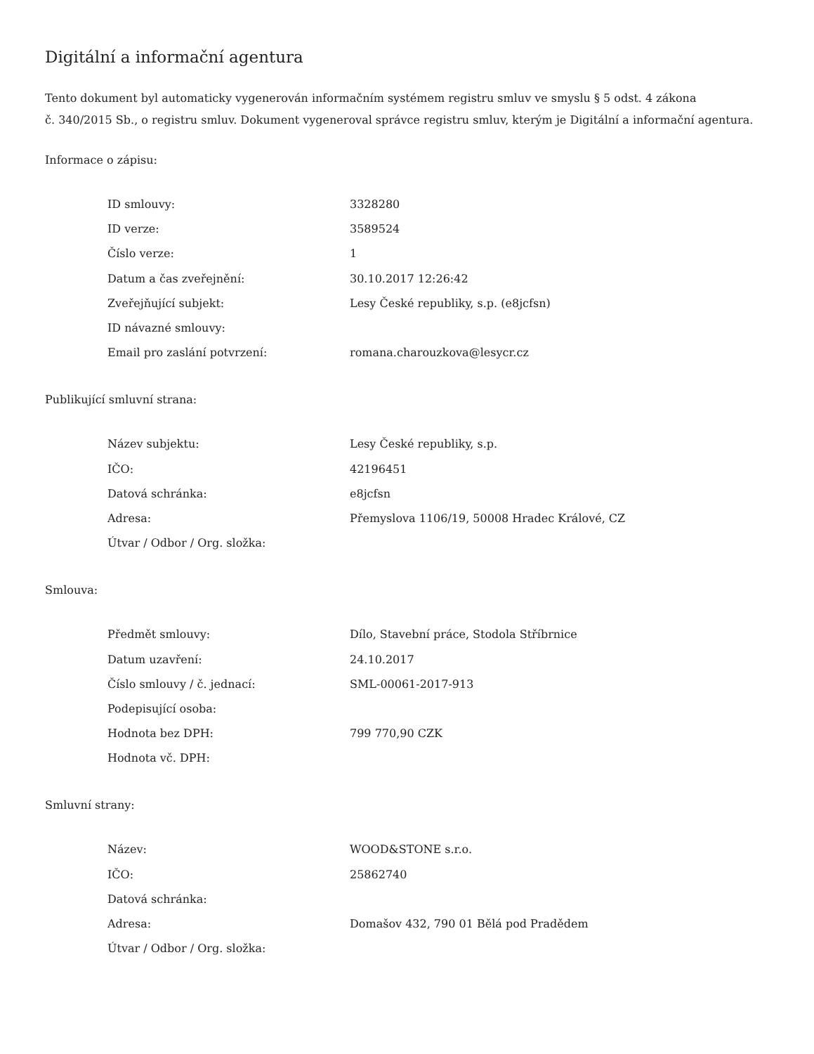Digitální a informační agentura
Tento dokument byl automaticky vygenerován informačním systémem registru smluv ve smyslu § 5 odst. 4 zákona
č. 340/2015 Sb., o registru smluv. Dokument vygeneroval správce registru smluv, kterým je Digitální a informační agentura.
Informace o zápisu:
| ID smlouvy: | 3328280 |
| ID verze: | 3589524 |
| Číslo verze: | 1 |
| Datum a čas zveřejnění: | 30.10.2017 12:26:42 |
| Zveřejňující subjekt: | Lesy České republiky, s.p. (e8jcfsn) |
| ID návazné smlouvy: | |
| Email pro zaslání potvrzení: | romana.charouzkova@lesycr.cz |
Publikující smluvní strana:
| Název subjektu: | Lesy České republiky, s.p. |
| IČO: | 42196451 |
| Datová schránka: | e8jcfsn |
| Adresa: | Přemyslova 1106/19, 50008 Hradec Králové, CZ |
| Útvar / Odbor / Org. složka: | |
Smlouva:
| Předmět smlouvy: | Dílo, Stavební práce, Stodola Stříbrnice |
| Datum uzavření: | 24.10.2017 |
| Číslo smlouvy / č. jednací: | SML-00061-2017-913 |
| Podepisující osoba: | |
| Hodnota bez DPH: | 799 770,90 CZK |
| Hodnota vč. DPH: | |
Smluvní strany:
| Název: | WOOD&STONE s.r.o. |
| IČO: | 25862740 |
| Datová schránka: | |
| Adresa: | Domašov 432, 790 01 Bělá pod Pradědem |
| Útvar / Odbor / Org. složka: | |